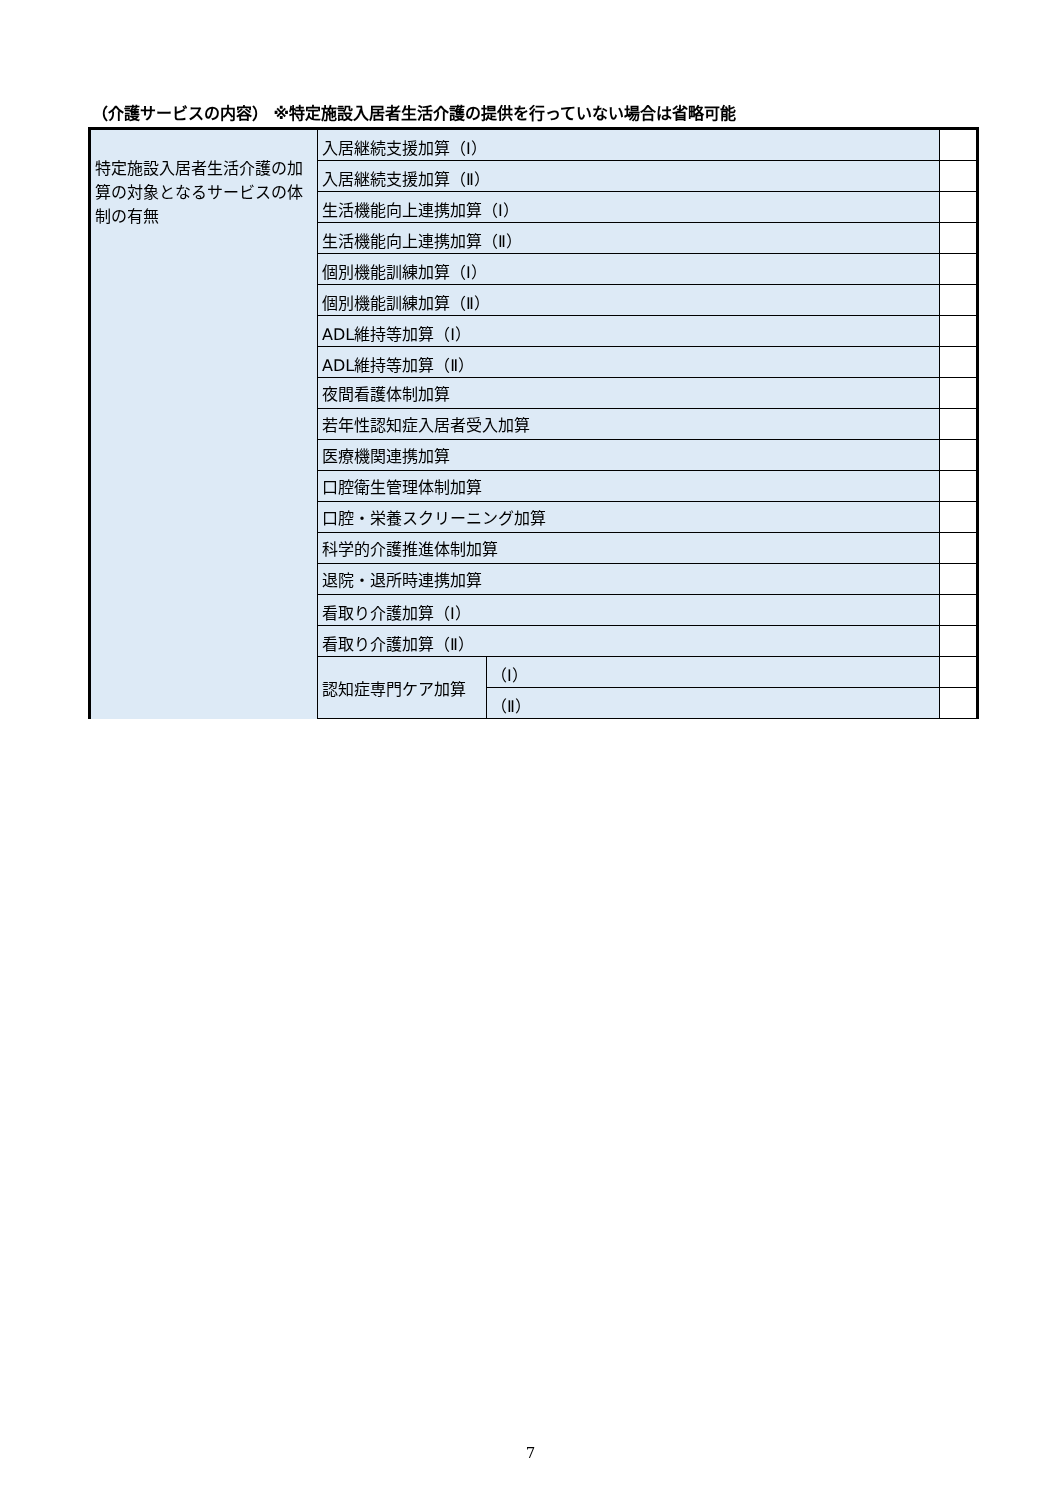（介護サービスの内容） ※特定施設入居者生活介護の提供を行っていない場合は省略可能
| 特定施設入居者生活介護の加算の対象となるサービスの体制の有無 | 入居継続支援加算（Ⅰ） | | |
| | 入居継続支援加算（Ⅱ） | | |
| | 生活機能向上連携加算（Ⅰ） | | |
| | 生活機能向上連携加算（Ⅱ） | | |
| | 個別機能訓練加算（Ⅰ） | | |
| | 個別機能訓練加算（Ⅱ） | | |
| | ADL維持等加算（Ⅰ） | | |
| | ADL維持等加算（Ⅱ） | | |
| | 夜間看護体制加算 | | |
| | 若年性認知症入居者受入加算 | | |
| | 医療機関連携加算 | | |
| | 口腔衛生管理体制加算 | | |
| | 口腔・栄養スクリーニング加算 | | |
| | 科学的介護推進体制加算 | | |
| | 退院・退所時連携加算 | | |
| | 看取り介護加算（Ⅰ） | | |
| | 看取り介護加算（Ⅱ） | | |
| | 認知症専門ケア加算 | （Ⅰ） | |
| | | （Ⅱ） | |
7